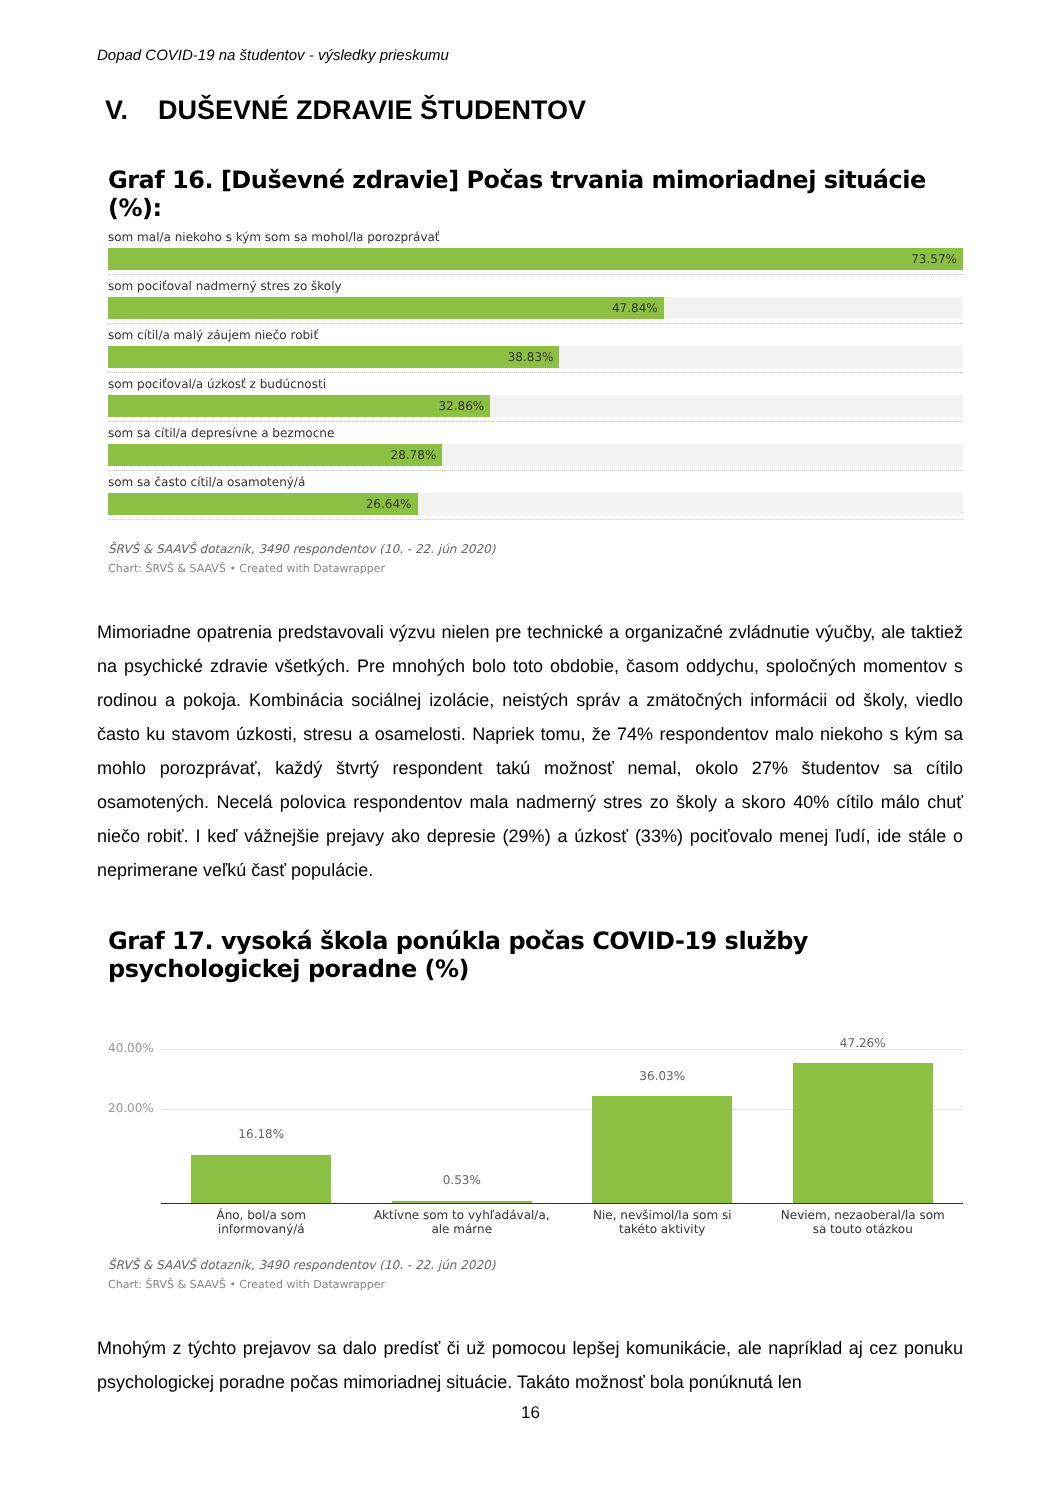Dopad COVID-19 na študentov - výsledky prieskumu
V. DUŠEVNÉ ZDRAVIE ŠTUDENTOV
Graf 16. [Duševné zdravie] Počas trvania mimoriadnej situácie (%):
som mal/a niekoho s kým som sa mohol/la porozprávať
73.57%
som pociťoval nadmerný stres zo školy
47.84%
som cítil/a malý záujem niečo robiť
38.83%
som pociťoval/a úzkosť z budúcnosti
32.86%
som sa cítil/a depresívne a bezmocne
28.78%
som sa často cítil/a osamotený/á
26.64%
ŠRVŠ & SAAVŠ dotazník, 3490 respondentov (10. - 22. jún 2020)
Chart: ŠRVŠ & SAAVŠ • Created with Datawrapper
Mimoriadne opatrenia predstavovali výzvu nielen pre technické a organizačné zvládnutie výučby, ale taktiež na psychické zdravie všetkých. Pre mnohých bolo toto obdobie, časom oddychu, spoločných momentov s rodinou a pokoja. Kombinácia sociálnej izolácie, neistých správ a zmätočných informácii od školy, viedlo často ku stavom úzkosti, stresu a osamelosti. Napriek tomu, že 74% respondentov malo niekoho s kým sa mohlo porozprávať, každý štvrtý respondent takú možnosť nemal, okolo 27% študentov sa cítilo osamotených. Necelá polovica respondentov mala nadmerný stres zo školy a skoro 40% cítilo málo chuť niečo robiť. I keď vážnejšie prejavy ako depresie (29%) a úzkosť (33%) pociťovalo menej ľudí, ide stále o neprimerane veľkú časť populácie.
Graf 17. vysoká škola ponúkla počas COVID-19 služby psychologickej poradne (%)
40.00%
20.00%
16.18%
0.53%
36.03%
47.26%
Áno, bol/a som
informovaný/á
Aktívne som to vyhľadával/a,
ale márne
Nie, nevšimol/la som si
takéto aktivity
Neviem, nezaoberal/la som
sa touto otázkou
ŠRVŠ & SAAVŠ dotazník, 3490 respondentov (10. - 22. jún 2020)
Chart: ŠRVŠ & SAAVŠ • Created with Datawrapper
Mnohým z týchto prejavov sa dalo predísť či už pomocou lepšej komunikácie, ale napríklad aj cez ponuku psychologickej poradne počas mimoriadnej situácie. Takáto možnosť bola ponúknutá len
16